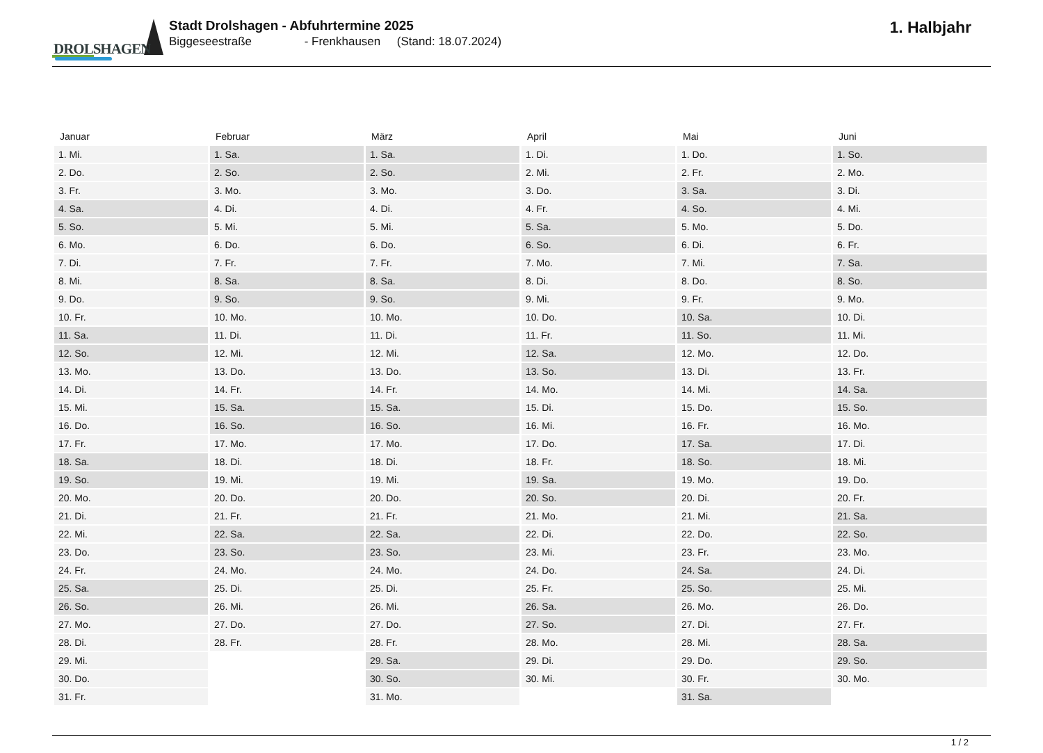DROLSHAGEN
Stadt Drolshagen - Abfuhrtermine 2025
Biggeseestraße - Frenkhausen (Stand: 18.07.2024)
1. Halbjahr
| Januar | Februar | März | April | Mai | Juni |
| --- | --- | --- | --- | --- | --- |
| 1. Mi. | 1. Sa. | 1. Sa. | 1. Di. | 1. Do. | 1. So. |
| 2. Do. | 2. So. | 2. So. | 2. Mi. | 2. Fr. | 2. Mo. |
| 3. Fr. | 3. Mo. | 3. Mo. | 3. Do. | 3. Sa. | 3. Di. |
| 4. Sa. | 4. Di. | 4. Di. | 4. Fr. | 4. So. | 4. Mi. |
| 5. So. | 5. Mi. | 5. Mi. | 5. Sa. | 5. Mo. | 5. Do. |
| 6. Mo. | 6. Do. | 6. Do. | 6. So. | 6. Di. | 6. Fr. |
| 7. Di. | 7. Fr. | 7. Fr. | 7. Mo. | 7. Mi. | 7. Sa. |
| 8. Mi. | 8. Sa. | 8. Sa. | 8. Di. | 8. Do. | 8. So. |
| 9. Do. | 9. So. | 9. So. | 9. Mi. | 9. Fr. | 9. Mo. |
| 10. Fr. | 10. Mo. | 10. Mo. | 10. Do. | 10. Sa. | 10. Di. |
| 11. Sa. | 11. Di. | 11. Di. | 11. Fr. | 11. So. | 11. Mi. |
| 12. So. | 12. Mi. | 12. Mi. | 12. Sa. | 12. Mo. | 12. Do. |
| 13. Mo. | 13. Do. | 13. Do. | 13. So. | 13. Di. | 13. Fr. |
| 14. Di. | 14. Fr. | 14. Fr. | 14. Mo. | 14. Mi. | 14. Sa. |
| 15. Mi. | 15. Sa. | 15. Sa. | 15. Di. | 15. Do. | 15. So. |
| 16. Do. | 16. So. | 16. So. | 16. Mi. | 16. Fr. | 16. Mo. |
| 17. Fr. | 17. Mo. | 17. Mo. | 17. Do. | 17. Sa. | 17. Di. |
| 18. Sa. | 18. Di. | 18. Di. | 18. Fr. | 18. So. | 18. Mi. |
| 19. So. | 19. Mi. | 19. Mi. | 19. Sa. | 19. Mo. | 19. Do. |
| 20. Mo. | 20. Do. | 20. Do. | 20. So. | 20. Di. | 20. Fr. |
| 21. Di. | 21. Fr. | 21. Fr. | 21. Mo. | 21. Mi. | 21. Sa. |
| 22. Mi. | 22. Sa. | 22. Sa. | 22. Di. | 22. Do. | 22. So. |
| 23. Do. | 23. So. | 23. So. | 23. Mi. | 23. Fr. | 23. Mo. |
| 24. Fr. | 24. Mo. | 24. Mo. | 24. Do. | 24. Sa. | 24. Di. |
| 25. Sa. | 25. Di. | 25. Di. | 25. Fr. | 25. So. | 25. Mi. |
| 26. So. | 26. Mi. | 26. Mi. | 26. Sa. | 26. Mo. | 26. Do. |
| 27. Mo. | 27. Do. | 27. Do. | 27. So. | 27. Di. | 27. Fr. |
| 28. Di. | 28. Fr. | 28. Fr. | 28. Mo. | 28. Mi. | 28. Sa. |
| 29. Mi. | | 29. Sa. | 29. Di. | 29. Do. | 29. So. |
| 30. Do. | | 30. So. | 30. Mi. | 30. Fr. | 30. Mo. |
| 31. Fr. | | 31. Mo. | | 31. Sa. | |
1 / 2